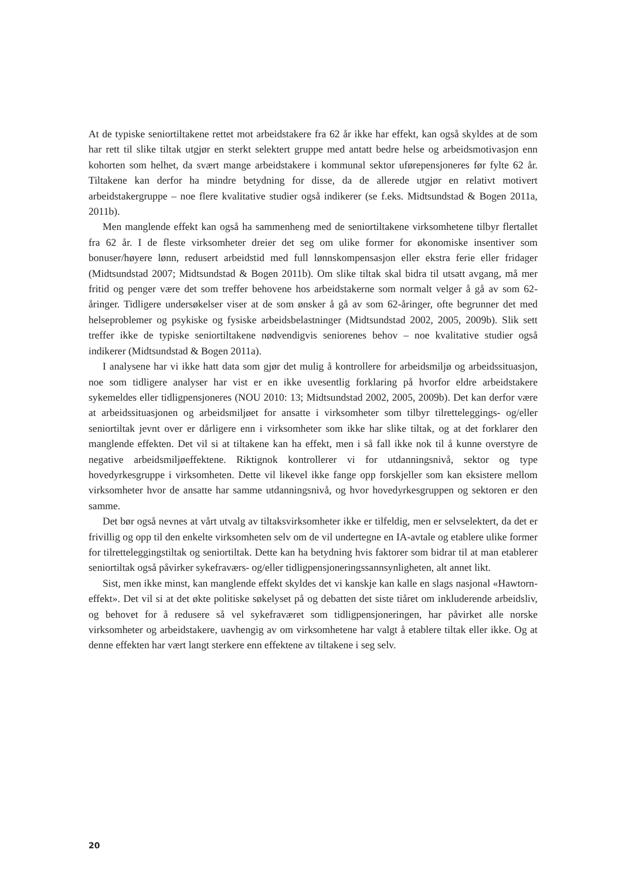At de typiske seniortiltakene rettet mot arbeidstakere fra 62 år ikke har effekt, kan også skyldes at de som har rett til slike tiltak utgjør en sterkt selektert gruppe med antatt bedre helse og arbeidsmotivasjon enn kohorten som helhet, da svært mange arbeidstakere i kommunal sektor uførepensjoneres før fylte 62 år. Tiltakene kan derfor ha mindre betydning for disse, da de allerede utgjør en relativt motivert arbeidstakergruppe – noe flere kvalitative studier også indikerer (se f.eks. Midtsundstad & Bogen 2011a, 2011b).
Men manglende effekt kan også ha sammenheng med de seniortiltakene virksomhetene tilbyr flertallet fra 62 år. I de fleste virksomheter dreier det seg om ulike former for økonomiske insentiver som bonuser/høyere lønn, redusert arbeidstid med full lønnskompensasjon eller ekstra ferie eller fridager (Midtsundstad 2007; Midtsundstad & Bogen 2011b). Om slike tiltak skal bidra til utsatt avgang, må mer fritid og penger være det som treffer behovene hos arbeidstakerne som normalt velger å gå av som 62-åringer. Tidligere undersøkelser viser at de som ønsker å gå av som 62-åringer, ofte begrunner det med helseproblemer og psykiske og fysiske arbeidsbelastninger (Midtsundstad 2002, 2005, 2009b). Slik sett treffer ikke de typiske seniortiltakene nødvendigvis seniorenes behov – noe kvalitative studier også indikerer (Midtsundstad & Bogen 2011a).
I analysene har vi ikke hatt data som gjør det mulig å kontrollere for arbeidsmiljø og arbeidssituasjon, noe som tidligere analyser har vist er en ikke uvesentlig forklaring på hvorfor eldre arbeidstakere sykemeldes eller tidligpensjoneres (NOU 2010: 13; Midtsundstad 2002, 2005, 2009b). Det kan derfor være at arbeidssituasjonen og arbeidsmiljøet for ansatte i virksomheter som tilbyr tilretteleggings- og/eller seniortiltak jevnt over er dårligere enn i virksomheter som ikke har slike tiltak, og at det forklarer den manglende effekten. Det vil si at tiltakene kan ha effekt, men i så fall ikke nok til å kunne overstyre de negative arbeidsmiljøeffektene. Riktignok kontrollerer vi for utdanningsnivå, sektor og type hovedyrkesgruppe i virksomheten. Dette vil likevel ikke fange opp forskjeller som kan eksistere mellom virksomheter hvor de ansatte har samme utdanningsnivå, og hvor hovedyrkesgruppen og sektoren er den samme.
Det bør også nevnes at vårt utvalg av tiltaksvirksomheter ikke er tilfeldig, men er selvselektert, da det er frivillig og opp til den enkelte virksomheten selv om de vil undertegne en IA-avtale og etablere ulike former for tilretteleggingstiltak og seniortiltak. Dette kan ha betydning hvis faktorer som bidrar til at man etablerer seniortiltak også påvirker sykefraværs- og/eller tidligpensjoneringssannsynligheten, alt annet likt.
Sist, men ikke minst, kan manglende effekt skyldes det vi kanskje kan kalle en slags nasjonal «Hawtorn-effekt». Det vil si at det økte politiske søkelyset på og debatten det siste tiåret om inkluderende arbeidsliv, og behovet for å redusere så vel sykefraværet som tidligpensjoneringen, har påvirket alle norske virksomheter og arbeidstakere, uavhengig av om virksomhetene har valgt å etablere tiltak eller ikke. Og at denne effekten har vært langt sterkere enn effektene av tiltakene i seg selv.
20